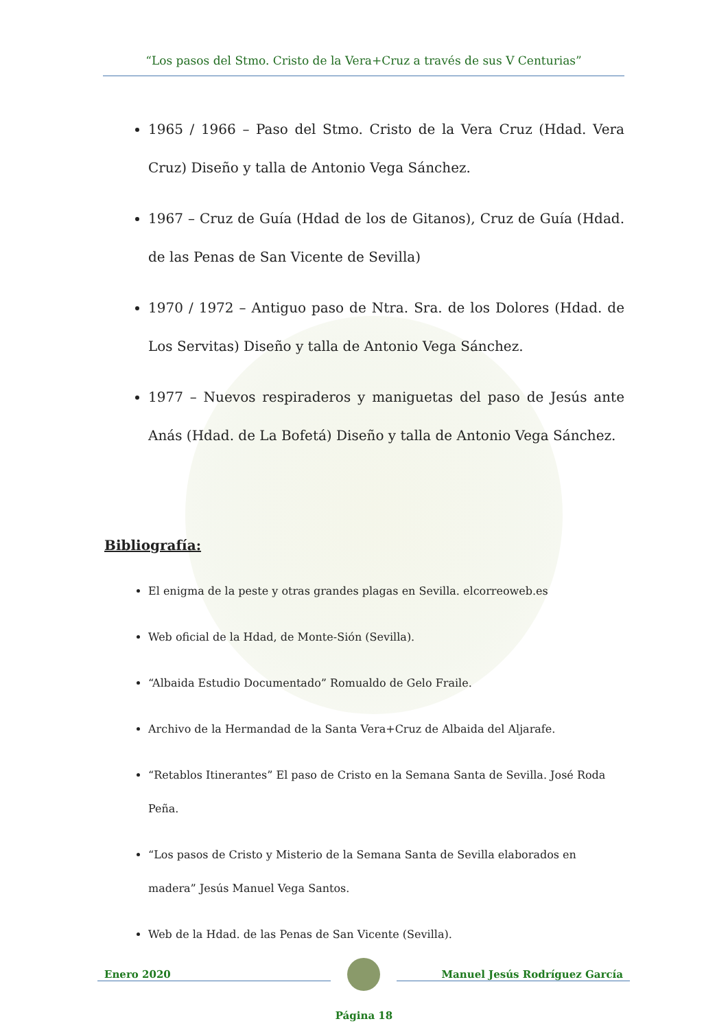“Los pasos del Stmo. Cristo de la Vera+Cruz a través de sus V Centurias”
1965 / 1966 – Paso del Stmo. Cristo de la Vera Cruz (Hdad. Vera Cruz) Diseño y talla de Antonio Vega Sánchez.
1967 – Cruz de Guía (Hdad de los de Gitanos), Cruz de Guía (Hdad. de las Penas de San Vicente de Sevilla)
1970 / 1972 – Antiguo paso de Ntra. Sra. de los Dolores (Hdad. de Los Servitas) Diseño y talla de Antonio Vega Sánchez.
1977 – Nuevos respiraderos y maniguetas del paso de Jesús ante Anás (Hdad. de La Bofetá) Diseño y talla de Antonio Vega Sánchez.
Bibliografía:
El enigma de la peste y otras grandes plagas en Sevilla. elcorreoweb.es
Web oficial de la Hdad, de Monte-Sión (Sevilla).
“Albaida Estudio Documentado” Romualdo de Gelo Fraile.
Archivo de la Hermandad de la Santa Vera+Cruz de Albaida del Aljarafe.
“Retablos Itinerantes” El paso de Cristo en la Semana Santa de Sevilla. José Roda Peña.
“Los pasos de Cristo y Misterio de la Semana Santa de Sevilla elaborados en madera” Jesús Manuel Vega Santos.
Web de la Hdad. de las Penas de San Vicente (Sevilla).
Enero 2020 Manuel Jesús Rodríguez García
Página 18